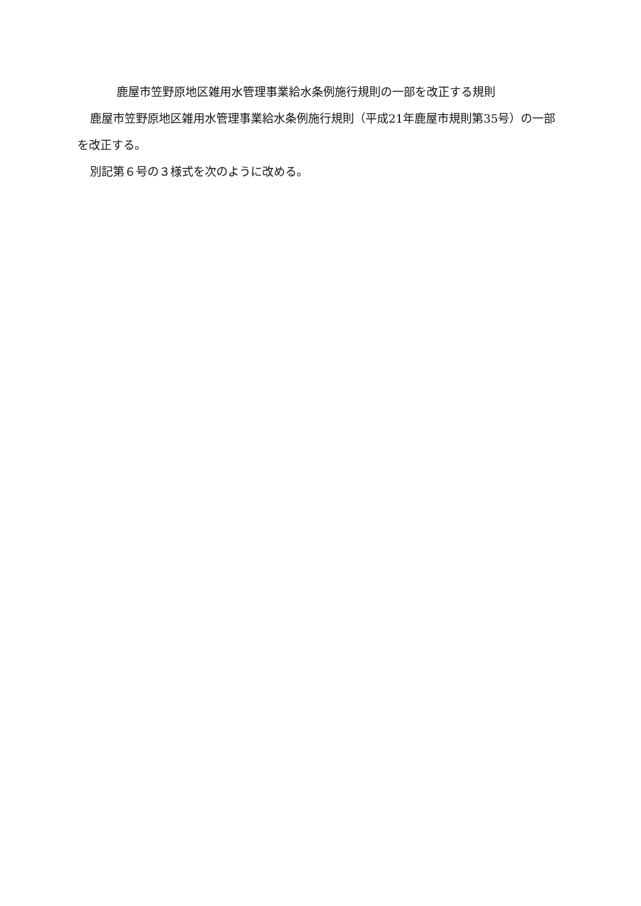鹿屋市笠野原地区雑用水管理事業給水条例施行規則の一部を改正する規則
鹿屋市笠野原地区雑用水管理事業給水条例施行規則（平成21年鹿屋市規則第35号）の一部を改正する。
別記第６号の３様式を次のように改める。